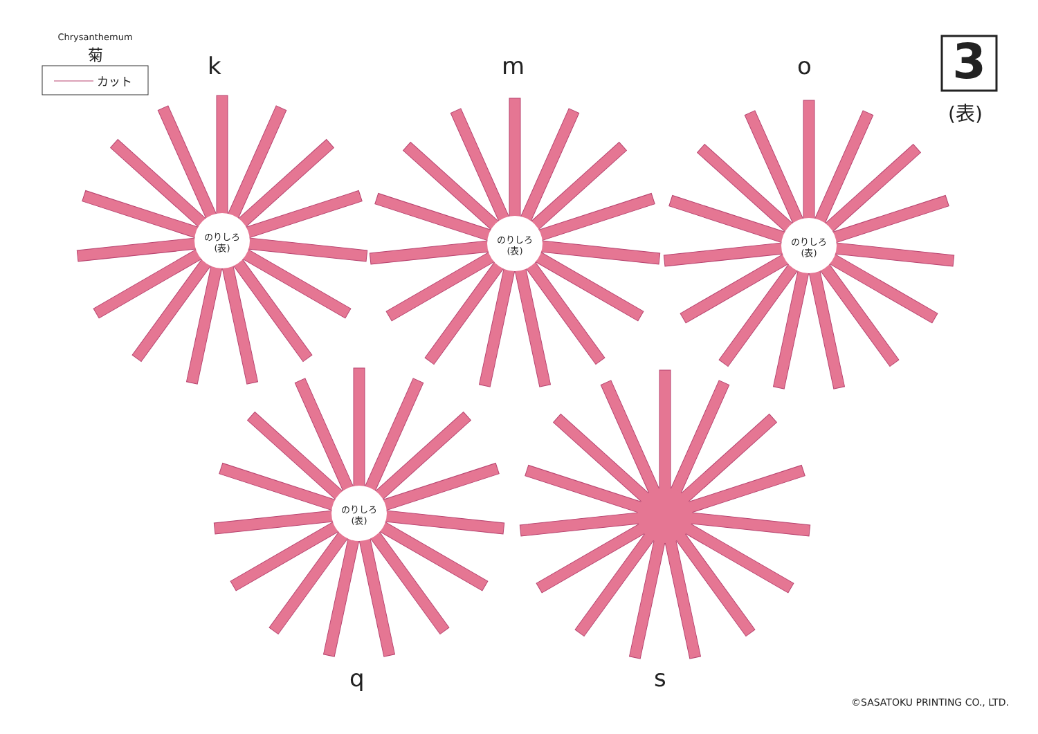Chrysanthemum
菊
カット k m o 3
(表)
のりしろ
(表)
のりしろ
(表)
のりしろ
(表)
のりしろ
(表)
q s
©SASATOKU PRINTING CO., LTD.